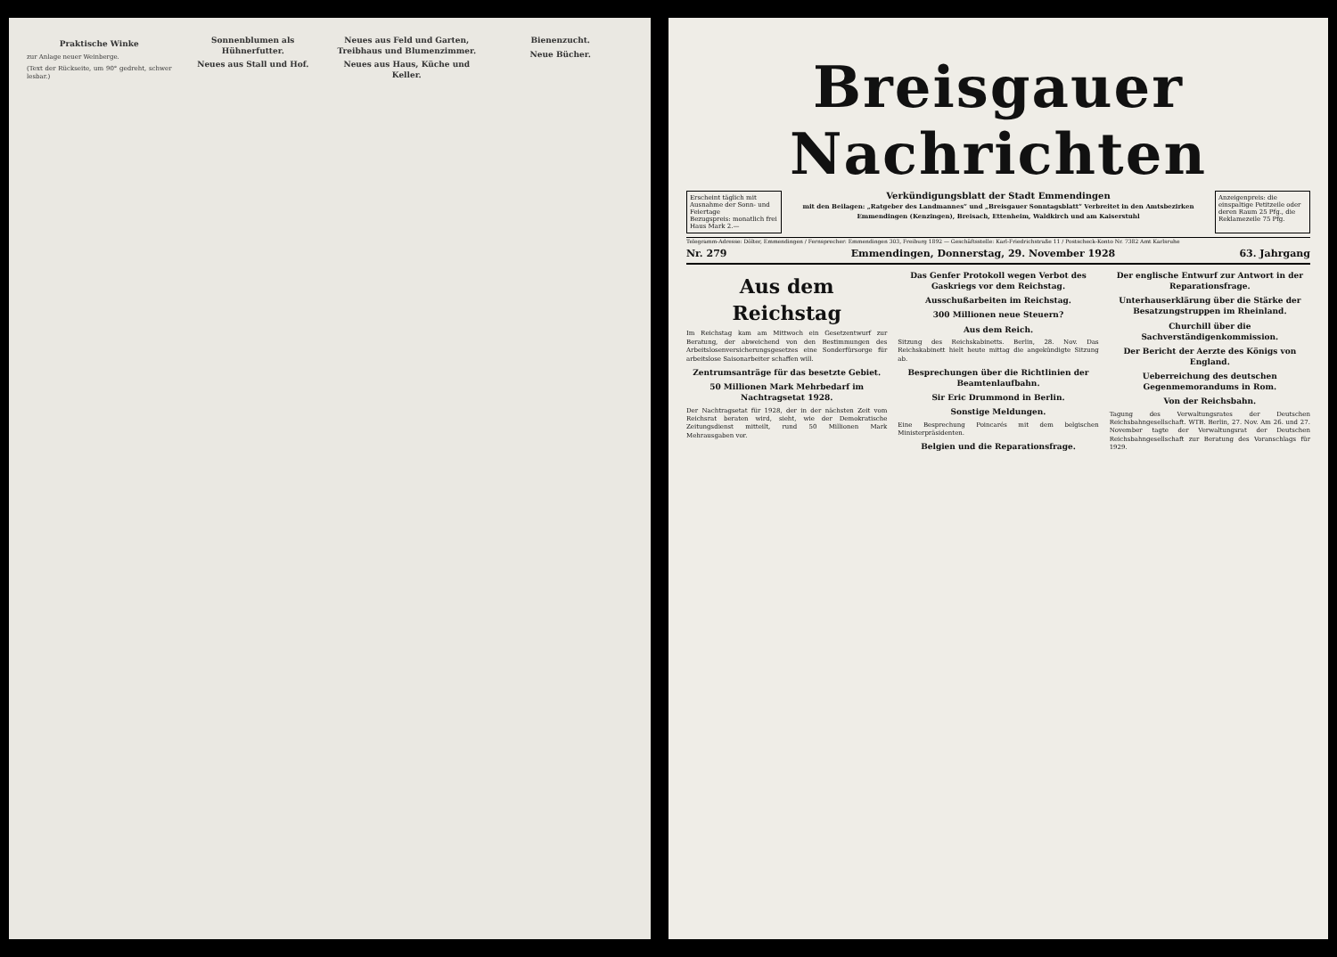Praktische Winke
zur Anlage neuer Weinberge.
(Text der Rückseite, um 90° gedreht, schwer lesbar.)
Sonnenblumen als Hühnerfutter.
Neues aus Stall und Hof.
Neues aus Feld und Garten, Treibhaus und Blumenzimmer.
Neues aus Haus, Küche und Keller.
Bienenzucht.
Neue Bücher.
Breisgauer Nachrichten
Erscheint täglich mit Ausnahme der Sonn- und Feiertage
Bezugspreis: monatlich frei Haus Mark 2.—
Verkündigungsblatt der Stadt Emmendingen
mit den Beilagen: „Ratgeber des Landmannes“ und „Breisgauer Sonntagsblatt“ Verbreitet in den Amtsbezirken Emmendingen (Kenzingen), Breisach, Ettenheim, Waldkirch und am Kaiserstuhl
Anzeigenpreis: die einspaltige Petitzeile oder deren Raum 25 Pfg., die Reklamezeile 75 Pfg.
Telegramm-Adresse: Dölter, Emmendingen / Fernsprecher: Emmendingen 303, Freiburg 1892 — Geschäftsstelle: Karl-Friedrichstraße 11 / Postscheck-Konto Nr. 7382 Amt Karlsruhe
Nr. 279 Emmendingen, Donnerstag, 29. November 1928 63. Jahrgang
Aus dem Reichstag
Im Reichstag kam am Mittwoch ein Gesetzentwurf zur Beratung, der abweichend von den Bestimmungen des Arbeitslosenversicherungsgesetzes eine Sonderfürsorge für arbeitslose Saisonarbeiter schaffen will.
Zentrumsanträge für das besetzte Gebiet.
50 Millionen Mark Mehrbedarf im Nachtragsetat 1928.
Der Nachtragsetat für 1928, der in der nächsten Zeit vom Reichsrat beraten wird, sieht, wie der Demokratische Zeitungsdienst mitteilt, rund 50 Millionen Mark Mehrausgaben vor.
Das Genfer Protokoll wegen Verbot des Gaskriegs vor dem Reichstag.
Ausschußarbeiten im Reichstag.
300 Millionen neue Steuern?
Aus dem Reich.
Sitzung des Reichskabinetts. Berlin, 28. Nov. Das Reichskabinett hielt heute mittag die angekündigte Sitzung ab.
Besprechungen über die Richtlinien der Beamtenlaufbahn.
Sir Eric Drummond in Berlin.
Sonstige Meldungen.
Eine Besprechung Poincarés mit dem belgischen Ministerpräsidenten.
Belgien und die Reparationsfrage.
Der englische Entwurf zur Antwort in der Reparationsfrage.
Unterhauserklärung über die Stärke der Besatzungstruppen im Rheinland.
Churchill über die Sachverständigenkommission.
Der Bericht der Aerzte des Königs von England.
Ueberreichung des deutschen Gegenmemorandums in Rom.
Von der Reichsbahn.
Tagung des Verwaltungsrates der Deutschen Reichsbahngesellschaft. WTB. Berlin, 27. Nov. Am 26. und 27. November tagte der Verwaltungsrat der Deutschen Reichsbahngesellschaft zur Beratung des Voranschlags für 1929.